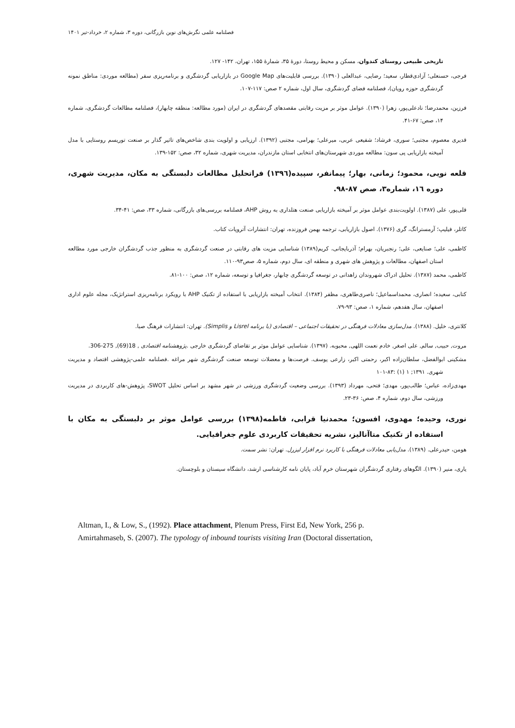فصلنامه علمی نگرش‌های نوین بازرگانی، دوره ۳، شماره ۲، خرداد-تیر ۱۴۰۱
تاریخی طبیعی روستای کندوان، مسکن و محیط روستا، دورهٔ ۳۵، شمارهٔ ۱۵۵، تهران، ۱۴۲- ۱۲۷.
فرجی، حسنعلی؛ آزادی‌قطار، سعید؛ رضایی، عبدالعلی (۱۳۹۰). بررسی قابلیت‌های Google Map در بازاریابی گردشگری و برنامه‌ریزی سفر (مطالعه موردی: مناطق نمونه گردشگری حوزه رویان)، فصلنامه فضای گردشگری، سال اول، شماره ۲ صص: ۱۱۷-۱۰۷.
فرزین، محمدرضا؛ نادعلی‌پور، زهرا (۱۳۹۰). عوامل موثر بر مزیت رقابتی مقصدهای گردشگری در ایران (مورد مطالعه: منطقه چابهار)، فصلنامه مطالعات گردشگری، شماره ۱۴، صص: ۶۷-۴۱.
قدیری معصوم، مجتبی؛ سوری، فرشاد؛ شفیعی عربی، میرعلی؛ بهرامی، مجتبی (۱۳۹۲). ارزیابی و اولویت بندی شاخص‌های تاثیر گذار بر صنعت توریسم روستایی با مدل آمیخته بازاریابی پی سون: مطالعه موردی شهرستان‌های انتخابی استان مازندران، مدیریت شهری، شماره ۳۲، صص: ۱۵۲-۱۳۹.
قلعه نویی، محمود؛ زمانی، بهار؛ پیمانفر، سپیده(۱۳۹٦) فراتحلیل مطالعات دلبستگی به مکان، مدیریت شهری، دوره ۱٦، شماره۳، صص ۸۷-۹۸.
قلی‌پور، علی (۱۳۸۷). اولویت‌بندی عوامل موثر بر آمیخته بازاریابی صنعت هتلداری به روش AHP، فصلنامه بررسی‌های بازرگانی، شماره ۳۳، صص: ۴۱-۳۴.
کاتلر، فیلیپ؛ آرمسترانگ، گری (۱۳۷۶). اصول بازاریابی، ترجمه بهمن فروزنده، تهران: انتشارات آتروپات کتاب.
کاظمی، علی؛ صنایعی، علی؛ رنجبریان، بهرام؛ آذربایجانی، کریم(۱۳۸۹) شناسایی مزیت های رقابتی در صنعت گردشگری به منظور جذب گردشگران خارجی مورد مطالعه استان اصفهان، مطالعات و پژوهش های شهری و منطقه ای، سال دوم، شماره ۵، صص۹۳-۱۱۰.
کاظمی، محمد (۱۳۸۷). تحلیل ادراک شهروندان زاهدانی در توسعه گردشگری چابهار، جغرافیا و توسعه، شماره ۱۲، صص: ۱۰۰-۸۱.
کتابی، سعیده؛ انصاری، محمداسماعیل؛ ناصری‌طاهری، مظفر (۱۳۸۴). انتخاب آمیخته بازاریابی با استفاده از تکنیک AHP با رویکرد برنامه‌ریزی استراتژیک، مجله علوم اداری اصفهان، سال هفدهم، شماره ۱، صص: ۹۳-۷۹.
کلانتری، خلیل. (۱۳۸۸). مدل‌سازی معادلات فرهنگی در تحقیقات اجتماعی – اقتصادی (با برنامه Lisrel و Simplis). تهران: انتشارات فرهنگ صبا.
مروت, حبیب, سالم, علی اصغر, خادم نعمت اللهی, محبوبه. (۱۳۹۷). شناسایی عوامل موثر بر تقاضای گردشگری خارجی .پژوهشنامه اقتصادی , 18(69), 275-306.
مشکینی ابوالفضل، سلطان‌زاده اکبر، رحمتی اکبر، زارعی یوسف. فرصت‌ها و معضلات توسعه صنعت گردشگری شهر مراغه .فصلنامه علمی-پژوهشی اقتصاد و مدیریت شهری. ۱۳۹۱; ۱ (۱) :۸۳-۱۰۱
مهدی‌زاده، عباس؛ طالب‌پور، مهدی؛ فتحی، مهرداد (۱۳۹۳). بررسی وضعیت گردشگری ورزشی در شهر مشهد بر اساس تحلیل SWOT، پژوهش-های کاربردی در مدیریت ورزشی، سال دوم، شماره ۴، صص: ۳۶-۲۳.
نوری، وحیده؛ مهدوی، افسون؛ محمدنیا قرابی، فاطمه(۱۳۹۸) بررسی عوامل موثر بر دلبستگی به مکان با استفاده از تکنیک متاآنالیز، نشریه تحقیقات کاربردی علوم جغرافیایی.
هومن، حیدرعلی. (۱۳۸۹). مدل‌یابی معادلات فرهنگی با کاربرد نرم افزار لیزرل. تهران: نشر سمت.
یاری، منیر (۱۳۹۰). الگوهای رفتاری گردشگران شهرستان خرم آباد، پایان نامه کارشناسی ارشد، دانشگاه سیستان و بلوچستان.
Altman, I., & Low, S., (1992). Place attachment, Plenum Press, First Ed, New York, 256 p.
Amirtahmaseb, S. (2007). The typology of inbound tourists visiting Iran (Doctoral dissertation,